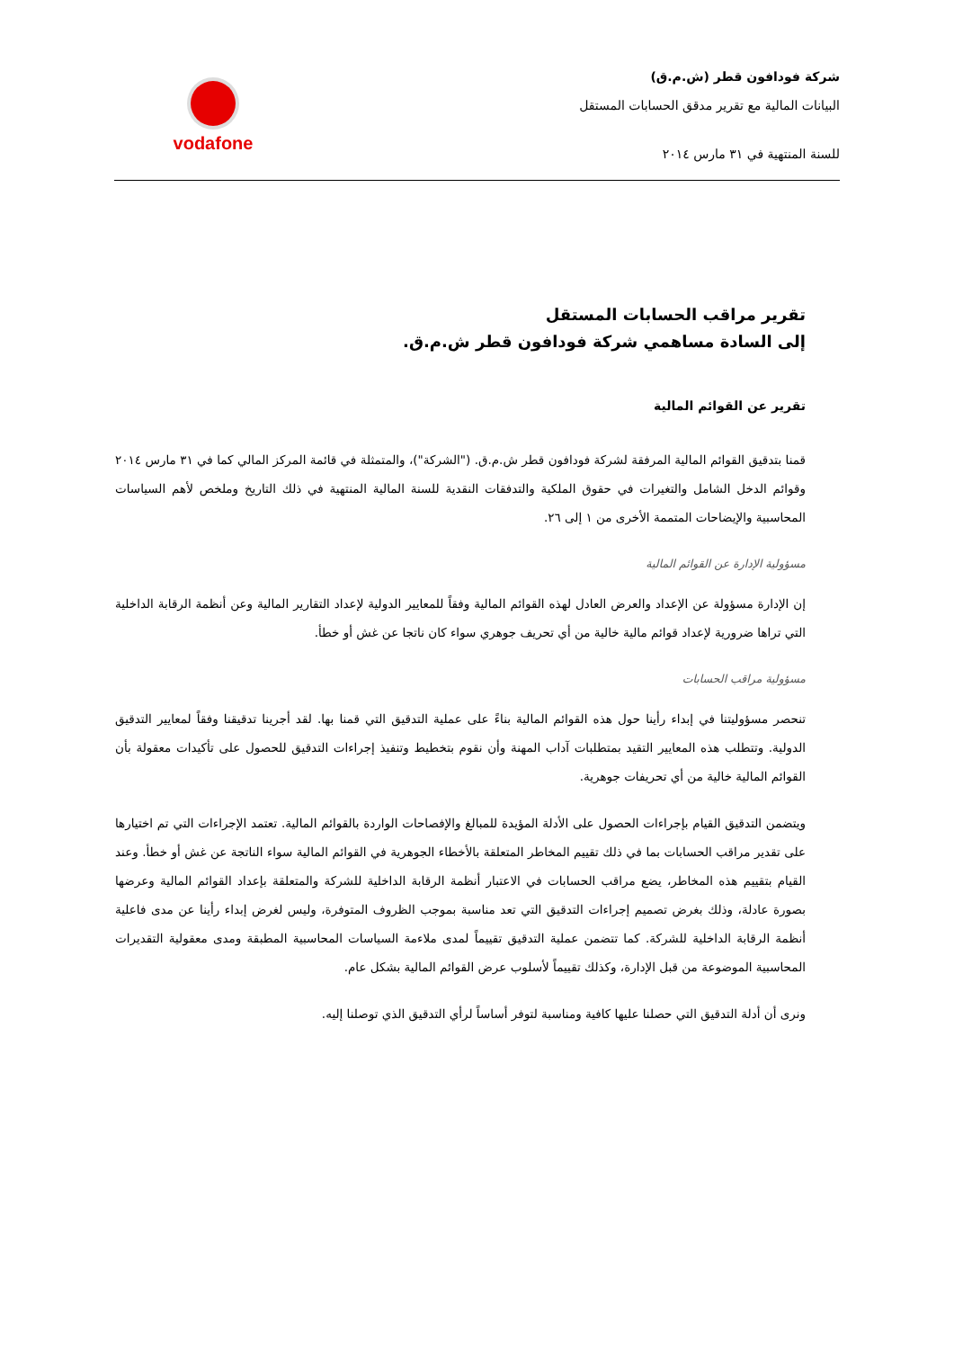شركة فودافون قطر (ش.م.ق)
البيانات المالية مع تقرير مدقق الحسابات المستقل
للسنة المنتهية في ٣١ مارس ٢٠١٤
vodafone
تقرير مراقب الحسابات المستقل
إلى السادة مساهمي شركة فودافون قطر ش.م.ق.
تقرير عن القوائم المالية
قمنا بتدقيق القوائم المالية المرفقة لشركة فودافون قطر ش.م.ق. ("الشركة")، والمتمثلة في قائمة المركز المالي كما في ٣١ مارس ٢٠١٤ وقوائم الدخل الشامل والتغيرات في حقوق الملكية والتدفقات النقدية للسنة المالية المنتهية في ذلك التاريخ وملخص لأهم السياسات المحاسبية والإيضاحات المتممة الأخرى من ١ إلى ٢٦.
مسؤولية الإدارة عن القوائم المالية
إن الإدارة مسؤولة عن الإعداد والعرض العادل لهذه القوائم المالية وفقاً للمعايير الدولية لإعداد التقارير المالية وعن أنظمة الرقابة الداخلية التي تراها ضرورية لإعداد قوائم مالية خالية من أي تحريف جوهري سواء كان ناتجا عن غش أو خطأ.
مسؤولية مراقب الحسابات
تنحصر مسؤوليتنا في إبداء رأينا حول هذه القوائم المالية بناءً على عملية التدقيق التي قمنا بها. لقد أجرينا تدقيقنا وفقاً لمعايير التدقيق الدولية. وتتطلب هذه المعايير التقيد بمتطلبات آداب المهنة وأن نقوم بتخطيط وتنفيذ إجراءات التدقيق للحصول على تأكيدات معقولة بأن القوائم المالية خالية من أي تحريفات جوهرية.
ويتضمن التدقيق القيام بإجراءات الحصول على الأدلة المؤيدة للمبالغ والإفصاحات الواردة بالقوائم المالية. تعتمد الإجراءات التي تم اختيارها على تقدير مراقب الحسابات بما في ذلك تقييم المخاطر المتعلقة بالأخطاء الجوهرية في القوائم المالية سواء الناتجة عن غش أو خطأ. وعند القيام بتقييم هذه المخاطر، يضع مراقب الحسابات في الاعتبار أنظمة الرقابة الداخلية للشركة والمتعلقة بإعداد القوائم المالية وعرضها بصورة عادلة، وذلك بغرض تصميم إجراءات التدقيق التي تعد مناسبة بموجب الظروف المتوفرة، وليس لغرض إبداء رأينا عن مدى فاعلية أنظمة الرقابة الداخلية للشركة. كما تتضمن عملية التدقيق تقييماً لمدى ملاءمة السياسات المحاسبية المطبقة ومدى معقولية التقديرات المحاسبية الموضوعة من قبل الإدارة، وكذلك تقييماً لأسلوب عرض القوائم المالية بشكل عام.
ونرى أن أدلة التدقيق التي حصلنا عليها كافية ومناسبة لتوفر أساساً لرأي التدقيق الذي توصلنا إليه.